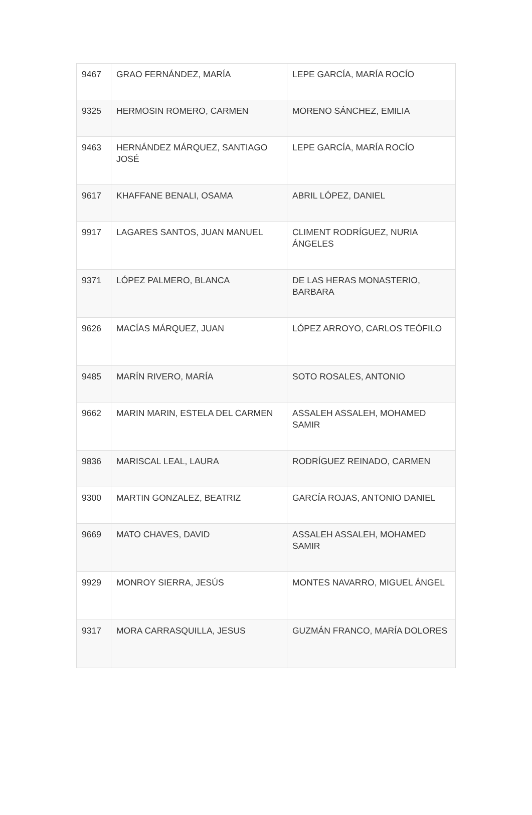| 9467 | GRAO FERNÁNDEZ, MARÍA | LEPE GARCÍA, MARÍA ROCÍO |
| 9325 | HERMOSIN ROMERO, CARMEN | MORENO SÁNCHEZ, EMILIA |
| 9463 | HERNÁNDEZ MÁRQUEZ, SANTIAGO JOSÉ | LEPE GARCÍA, MARÍA ROCÍO |
| 9617 | KHAFFANE BENALI, OSAMA | ABRIL LÓPEZ, DANIEL |
| 9917 | LAGARES SANTOS, JUAN MANUEL | CLIMENT RODRÍGUEZ, NURIA ÁNGELES |
| 9371 | LÓPEZ PALMERO, BLANCA | DE LAS HERAS MONASTERIO, BARBARA |
| 9626 | MACÍAS MÁRQUEZ, JUAN | LÓPEZ ARROYO, CARLOS TEÓFILO |
| 9485 | MARÍN RIVERO, MARÍA | SOTO ROSALES, ANTONIO |
| 9662 | MARIN MARIN, ESTELA DEL CARMEN | ASSALEH ASSALEH, MOHAMED SAMIR |
| 9836 | MARISCAL LEAL, LAURA | RODRÍGUEZ REINADO, CARMEN |
| 9300 | MARTIN GONZALEZ, BEATRIZ | GARCÍA ROJAS, ANTONIO DANIEL |
| 9669 | MATO CHAVES, DAVID | ASSALEH ASSALEH, MOHAMED SAMIR |
| 9929 | MONROY SIERRA, JESÚS | MONTES NAVARRO, MIGUEL ÁNGEL |
| 9317 | MORA CARRASQUILLA, JESUS | GUZMÁN FRANCO, MARÍA DOLORES |